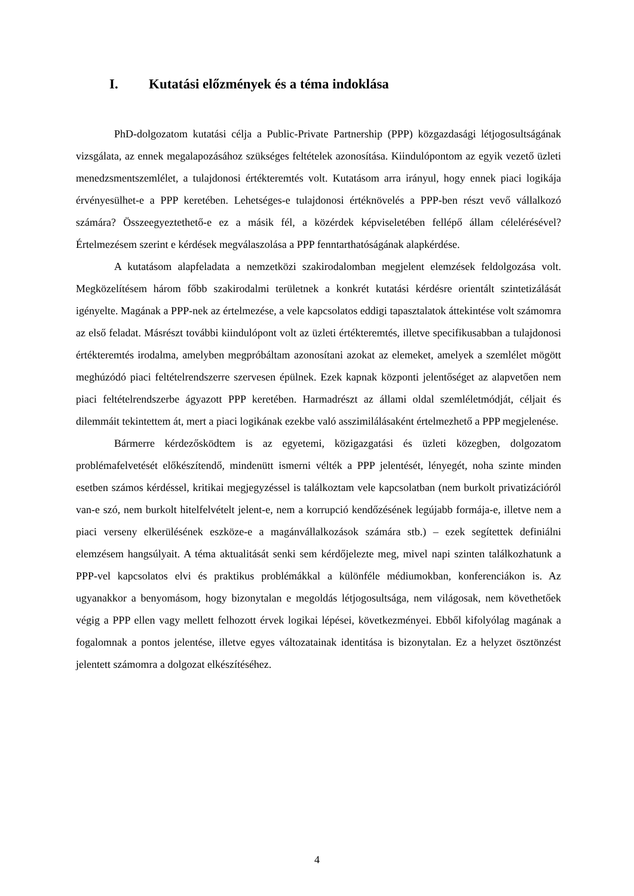I. Kutatási előzmények és a téma indoklása
PhD-dolgozatom kutatási célja a Public-Private Partnership (PPP) közgazdasági létjogosultságának vizsgálata, az ennek megalapozásához szükséges feltételek azonosítása. Kiindulópontom az egyik vezető üzleti menedzsmentszemlélet, a tulajdonosi értékteremtés volt. Kutatásom arra irányul, hogy ennek piaci logikája érvényesülhet-e a PPP keretében. Lehetséges-e tulajdonosi értéknövelés a PPP-ben részt vevő vállalkozó számára? Összeegyeztethető-e ez a másik fél, a közérdek képviseletében fellépő állam célelérésével? Értelmezésem szerint e kérdések megválaszolása a PPP fenntarthatóságának alapkérdése.
A kutatásom alapfeladata a nemzetközi szakirodalomban megjelent elemzések feldolgozása volt. Megközelítésem három főbb szakirodalmi területnek a konkrét kutatási kérdésre orientált szintetizálását igényelte. Magának a PPP-nek az értelmezése, a vele kapcsolatos eddigi tapasztalatok áttekintése volt számomra az első feladat. Másrészt további kiindulópont volt az üzleti értékteremtés, illetve specifikusabban a tulajdonosi értékteremtés irodalma, amelyben megpróbáltam azonosítani azokat az elemeket, amelyek a szemlélet mögött meghúzódó piaci feltételrendszerre szervesen épülnek. Ezek kapnak központi jelentőséget az alapvetően nem piaci feltételrendszerbe ágyazott PPP keretében. Harmadrészt az állami oldal szemléletmódját, céljait és dilemmáit tekintettem át, mert a piaci logikának ezekbe való asszimilálásaként értelmezhető a PPP megjelenése.
Bármerre kérdezősködtem is az egyetemi, közigazgatási és üzleti közegben, dolgozatom problémafelvetését előkészítendő, mindenütt ismerni vélték a PPP jelentését, lényegét, noha szinte minden esetben számos kérdéssel, kritikai megjegyzéssel is találkoztam vele kapcsolatban (nem burkolt privatizációról van-e szó, nem burkolt hitelfelvételt jelent-e, nem a korrupció kendőzésének legújabb formája-e, illetve nem a piaci verseny elkerülésének eszköze-e a magánvállalkozások számára stb.) – ezek segítettek definiálni elemzésem hangsúlyait. A téma aktualitását senki sem kérdőjelezte meg, mivel napi szinten találkozhatunk a PPP-vel kapcsolatos elvi és praktikus problémákkal a különféle médiumokban, konferenciákon is. Az ugyanakkor a benyomásom, hogy bizonytalan e megoldás létjogosultsága, nem világosak, nem követhetőek végig a PPP ellen vagy mellett felhozott érvek logikai lépései, következményei. Ebből kifolyólag magának a fogalomnak a pontos jelentése, illetve egyes változatainak identitása is bizonytalan. Ez a helyzet ösztönzést jelentett számomra a dolgozat elkészítéséhez.
4